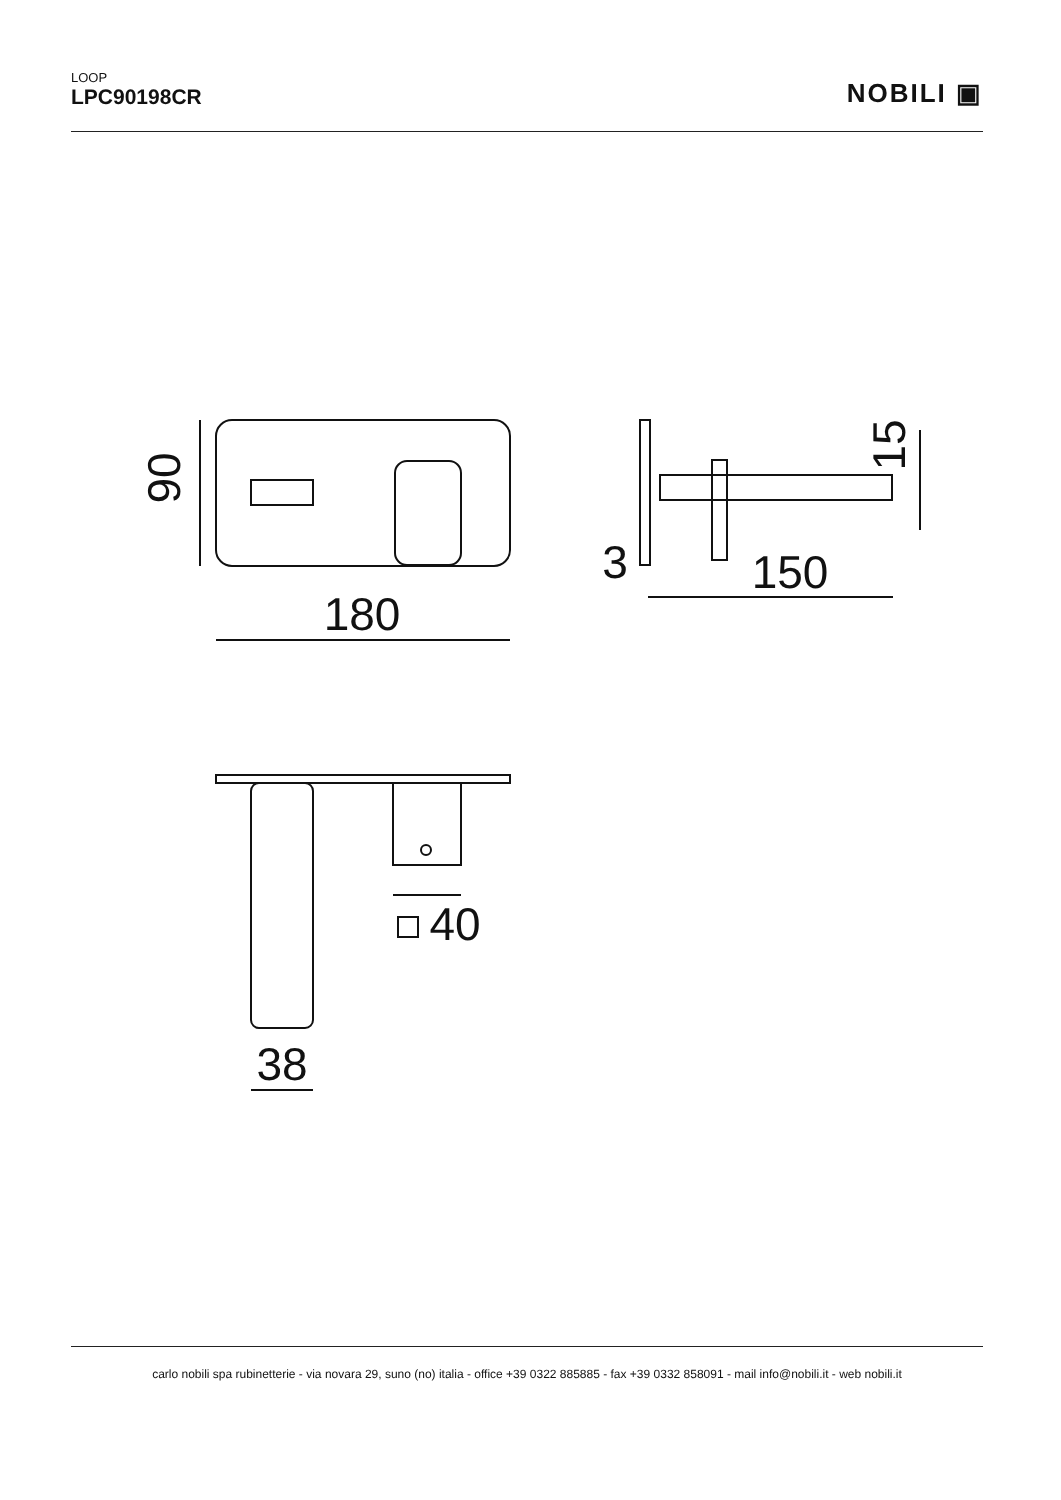LOOP
LPC90198CR
NOBILI ▣
90
180
3
150
15
40
38
carlo nobili spa rubinetterie - via novara 29, suno (no) italia - office +39 0322 885885 - fax +39 0332 858091 - mail info@nobili.it - web nobili.it